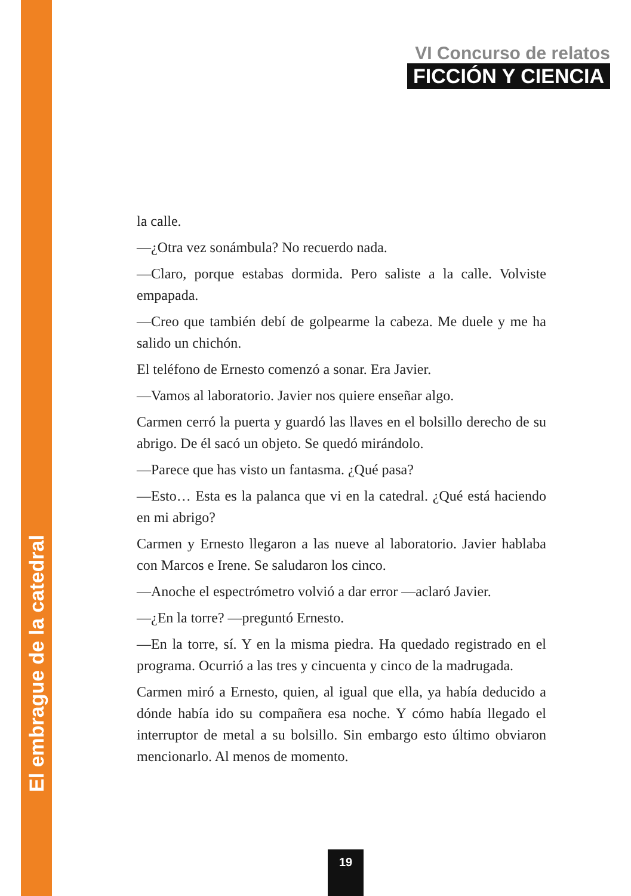El embrague de la catedral
VI Concurso de relatos
FICCIÓN Y CIENCIA
la calle.
—¿Otra vez sonámbula? No recuerdo nada.
—Claro, porque estabas dormida. Pero saliste a la calle. Volviste empapada.
—Creo que también debí de golpearme la cabeza. Me duele y me ha salido un chichón.
El teléfono de Ernesto comenzó a sonar. Era Javier.
—Vamos al laboratorio. Javier nos quiere enseñar algo.
Carmen cerró la puerta y guardó las llaves en el bolsillo derecho de su abrigo. De él sacó un objeto. Se quedó mirándolo.
—Parece que has visto un fantasma. ¿Qué pasa?
—Esto… Esta es la palanca que vi en la catedral. ¿Qué está haciendo en mi abrigo?
Carmen y Ernesto llegaron a las nueve al laboratorio. Javier hablaba con Marcos e Irene. Se saludaron los cinco.
—Anoche el espectrómetro volvió a dar error —aclaró Javier.
—¿En la torre? —preguntó Ernesto.
—En la torre, sí. Y en la misma piedra. Ha quedado registrado en el programa. Ocurrió a las tres y cincuenta y cinco de la madrugada.
Carmen miró a Ernesto, quien, al igual que ella, ya había deducido a dónde había ido su compañera esa noche. Y cómo había llegado el interruptor de metal a su bolsillo. Sin embargo esto último obviaron mencionarlo. Al menos de momento.
19